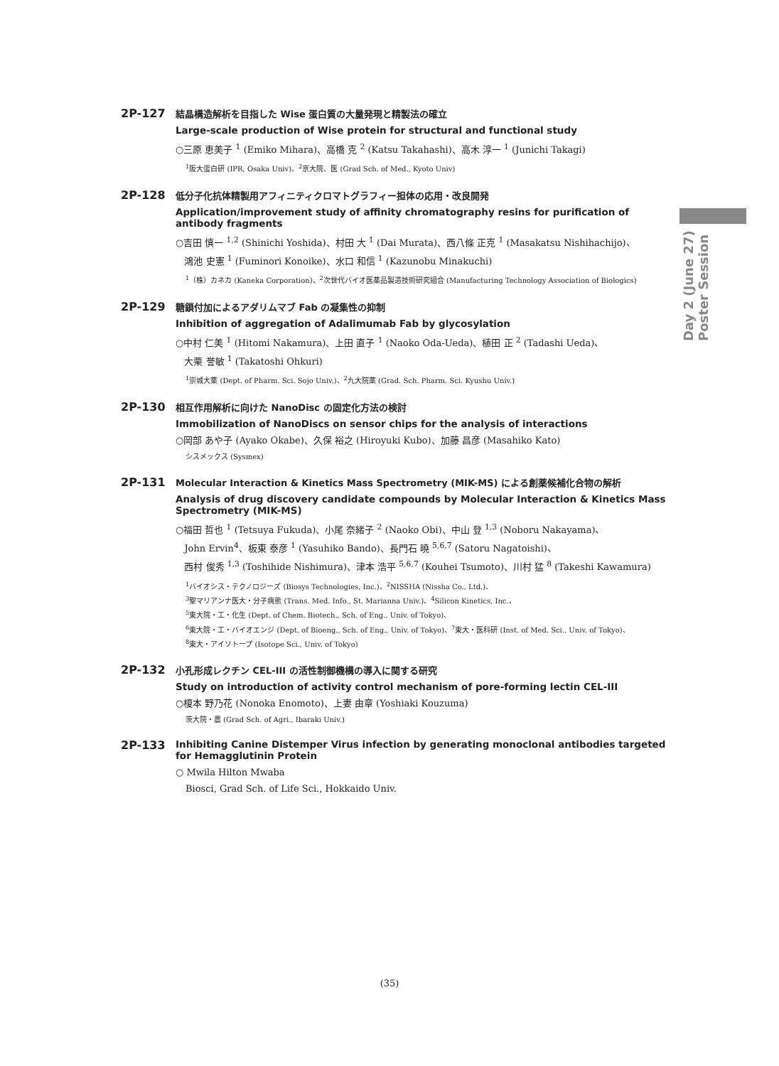Day 2 (June 27) Poster Session
2P-127
結晶構造解析を目指した Wise 蛋白質の大量発現と精製法の確立
Large-scale production of Wise protein for structural and functional study
○三原 恵美子 <sup>1</sup> (Emiko Mihara)、高橋 克 <sup>2</sup> (Katsu Takahashi)、高木 淳一 <sup>1</sup> (Junichi Takagi)
<sup>1</sup> 阪大蛋白研 (IPR, Osaka Univ)、<sup>2</sup>京大院、医 (Grad Sch. of Med., Kyoto Univ)
2P-128
低分子化抗体精製用アフィニティクロマトグラフィー担体の応用・改良開発
Application/improvement study of affinity chromatography resins for purification of antibody fragments
○吉田 慎一 <sup>1,2</sup> (Shinichi Yoshida)、村田 大 <sup>1</sup> (Dai Murata)、西八條 正克 <sup>1</sup> (Masakatsu Nishihachijo)、
鴻池 史憲 <sup>1</sup> (Fuminori Konoike)、水口 和信 <sup>1</sup> (Kazunobu Minakuchi)
<sup>1</sup>（株）カネカ (Kaneka Corporation)、<sup>2</sup>次世代バイオ医薬品製造技術研究組合 (Manufacturing Technology Association of Biologics)
2P-129
糖鎖付加によるアダリムマブ Fab の凝集性の抑制
Inhibition of aggregation of Adalimumab Fab by glycosylation
○中村 仁美 <sup>1</sup> (Hitomi Nakamura)、上田 直子 <sup>1</sup> (Naoko Oda-Ueda)、植田 正 <sup>2</sup> (Tadashi Ueda)、
大栗 誉敏 <sup>1</sup> (Takatoshi Ohkuri)
<sup>1</sup> 崇城大薬 (Dept. of Pharm. Sci. Sojo Univ.)、<sup>2</sup>九大院薬 (Grad. Sch. Pharm. Sci. Kyushu Univ.)
2P-130
相互作用解析に向けた NanoDisc の固定化方法の検討
Immobilization of NanoDiscs on sensor chips for the analysis of interactions
○岡部 あや子 (Ayako Okabe)、久保 裕之 (Hiroyuki Kubo)、加藤 昌彦 (Masahiko Kato)
シスメックス (Sysmex)
2P-131
Molecular Interaction & Kinetics Mass Spectrometry (MIK-MS) による創薬候補化合物の解析
Analysis of drug discovery candidate compounds by Molecular Interaction & Kinetics Mass Spectrometry (MIK-MS)
○福田 哲也 <sup>1</sup> (Tetsuya Fukuda)、小尾 奈緒子 <sup>2</sup> (Naoko Obi)、中山 登 <sup>1,3</sup> (Noboru Nakayama)、
John Ervin<sup>4</sup>、板東 泰彦 <sup>1</sup> (Yasuhiko Bando)、長門石 曉 <sup>5,6,7</sup> (Satoru Nagatoishi)、
西村 俊秀 <sup>1,3</sup> (Toshihide Nishimura)、津本 浩平 <sup>5,6,7</sup> (Kouhei Tsumoto)、川村 猛 <sup>8</sup> (Takeshi Kawamura)
<sup>1</sup> バイオシス・テクノロジーズ (Biosys Technologies, Inc.)、<sup>2</sup>NISSHA (Nissha Co., Ltd.)、
<sup>3</sup> 聖マリアンナ医大・分子病態 (Trans. Med. Info., St. Marianna Univ.)、<sup>4</sup>Silicon Kinetics, Inc.、
<sup>5</sup> 東大院・工・化生 (Dept. of Chem. Biotech., Sch. of Eng., Univ. of Tokyo)、
<sup>6</sup> 東大院・工・バイオエンジ (Dept. of Bioeng., Sch. of Eng., Univ. of Tokyo)、<sup>7</sup>東大・医科研 (Inst. of Med. Sci., Univ. of Tokyo)、
<sup>8</sup> 東大・アイソトープ (Isotope Sci., Univ. of Tokyo)
2P-132
小孔形成レクチン CEL-III の活性制御機構の導入に関する研究
Study on introduction of activity control mechanism of pore-forming lectin CEL-III
○榎本 野乃花 (Nonoka Enomoto)、上妻 由章 (Yoshiaki Kouzuma)
茨大院・農 (Grad Sch. of Agri., Ibaraki Univ.)
2P-133
Inhibiting Canine Distemper Virus infection by generating monoclonal antibodies targeted for Hemagglutinin Protein
○ Mwila Hilton Mwaba
Biosci, Grad Sch. of Life Sci., Hokkaido Univ.
(35)